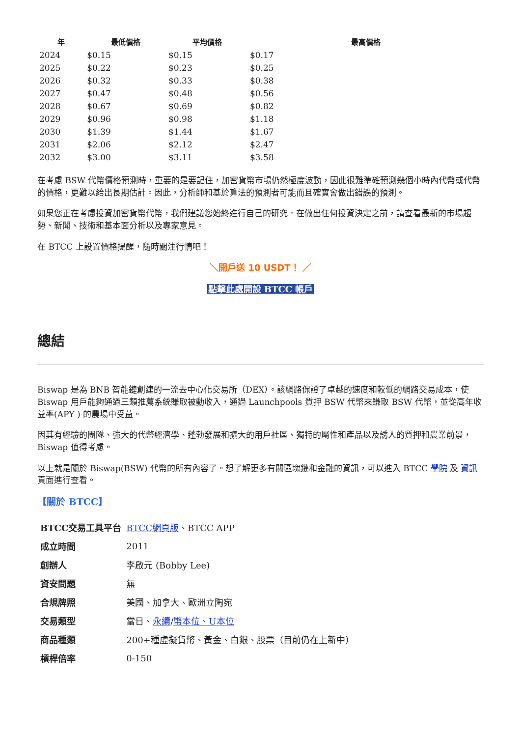| 年 | 最低價格 | 平均價格 | 最高價格 |
| --- | --- | --- | --- |
| 2024 | $0.15 | $0.15 | $0.17 |
| 2025 | $0.22 | $0.23 | $0.25 |
| 2026 | $0.32 | $0.33 | $0.38 |
| 2027 | $0.47 | $0.48 | $0.56 |
| 2028 | $0.67 | $0.69 | $0.82 |
| 2029 | $0.96 | $0.98 | $1.18 |
| 2030 | $1.39 | $1.44 | $1.67 |
| 2031 | $2.06 | $2.12 | $2.47 |
| 2032 | $3.00 | $3.11 | $3.58 |
在考慮 BSW 代幣價格預測時，重要的是要記住，加密貨幣市場仍然極度波動，因此很難準確預測幾個小時內代幣或代幣的價格，更難以給出長期估計。因此，分析師和基於算法的預測者可能而且確實會做出錯誤的預測。
如果您正在考慮投資加密貨幣代幣，我們建議您始終進行自己的研究。在做出任何投資決定之前，請查看最新的市場趨勢、新聞、技術和基本面分析以及專家意見。
在 BTCC 上設置價格提醒，隨時關注行情吧！
＼開戶送 10 USDT！ ／
點擊此處開設 BTCC 帳戶
總結
Biswap 是為 BNB 智能鏈創建的一流去中心化交易所（DEX）。該網路保證了卓越的速度和較低的網路交易成本，使 Biswap 用戶能夠通過三類推薦系統賺取被動收入，通過 Launchpools 質押 BSW 代幣來賺取 BSW 代幣，並從高年收益率(APY ) 的農場中受益。
因其有經驗的團隊、強大的代幣經濟學、蓬勃發展和擴大的用戶社區、獨特的屬性和產品以及誘人的質押和農業前景，Biswap 值得考慮。
以上就是關於 Biswap(BSW) 代幣的所有內容了。想了解更多有關區塊鏈和金融的資訊，可以進入 BTCC 學院 及 資訊 頁面進行查看。
【關於 BTCC】
| BTCC交易工具平台 | BTCC網頁版 、BTCC APP |
| 成立時間 | 2011 |
| 創辦人 | 李啟元 (Bobby Lee) |
| 資安問題 | 無 |
| 合規牌照 | 美國、加拿大、歐洲立陶宛 |
| 交易類型 | 當日、 永續 / 幣本位、U本位 |
| 商品種類 | 200+種虛擬貨幣、黃金、白銀、股票（目前仍在上新中） |
| 槓桿倍率 | 0-150 |